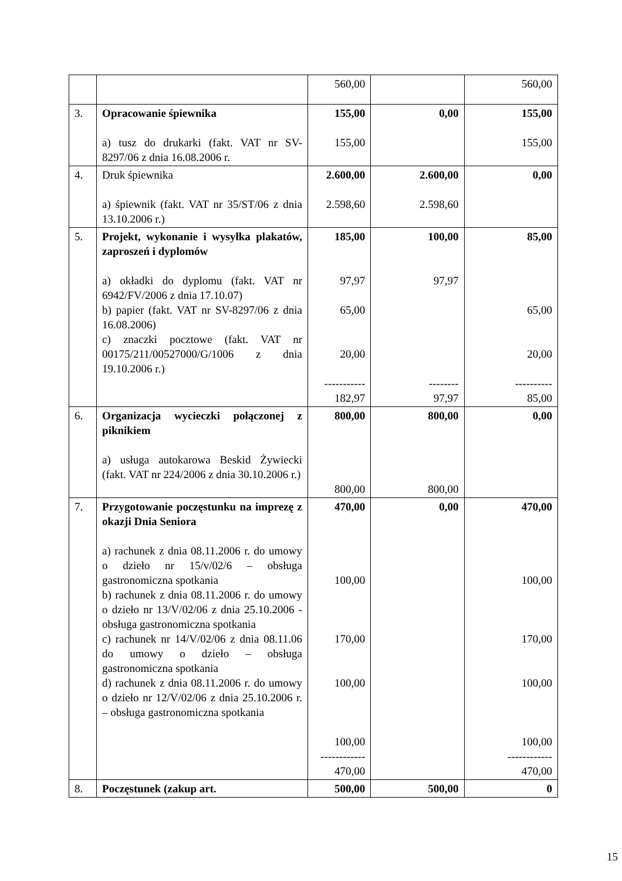| | | 560,00 | | 560,00 |
| 3. | Opracowanie śpiewnika a) tusz do drukarki (fakt. VAT nr SV-8297/06 z dnia 16.08.2006 r. | 155,00 155,00 | 0,00 | 155,00 155,00 |
| 4. | Druk śpiewnika a) śpiewnik (fakt. VAT nr 35/ST/06 z dnia 13.10.2006 r.) | 2.600,00 2.598,60 | 2.600,00 2.598,60 | 0,00 |
| 5. | Projekt, wykonanie i wysyłka plakatów, zaproszeń i dyplomów a) okładki do dyplomu (fakt. VAT nr 6942/FV/2006 z dnia 17.10.07) b) papier (fakt. VAT nr SV-8297/06 z dnia 16.08.2006) c) znaczki pocztowe (fakt. VAT nr 00175/211/00527000/G/1006 z dnia 19.10.2006 r.) | 185,00 97,97 65,00 20,00 ----------- 182,97 | 100,00 97,97 -------- 97,97 | 85,00 65,00 20,00 ---------- 85,00 |
| 6. | Organizacja wycieczki połączonej z piknikiem a) usługa autokarowa Beskid Żywiecki (fakt. VAT nr 224/2006 z dnia 30.10.2006 r.) | 800,00 800,00 | 800,00 800,00 | 0,00 |
| 7. | Przygotowanie poczęstunku na imprezę z okazji Dnia Seniora a) rachunek z dnia 08.11.2006 r. do umowy o dzieło nr 15/v/02/6 – obsługa gastronomiczna spotkania b) rachunek z dnia 08.11.2006 r. do umowy o dzieło nr 13/V/02/06 z dnia 25.10.2006 - obsługa gastronomiczna spotkania c) rachunek nr 14/V/02/06 z dnia 08.11.06 do umowy o dzieło – obsługa gastronomiczna spotkania d) rachunek z dnia 08.11.2006 r. do umowy o dzieło nr 12/V/02/06 z dnia 25.10.2006 r. – obsługa gastronomiczna spotkania | 470,00 100,00 170,00 100,00 100,00 ------------ 470,00 | 0,00 | 470,00 100,00 170,00 100,00 100,00 ------------ 470,00 |
| 8. | Poczęstunek (zakup art. | 500,00 | 500,00 | 0 |
15